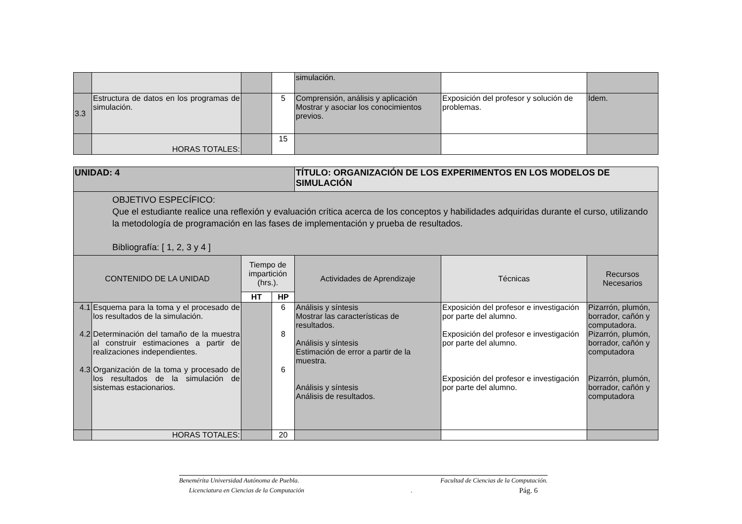| | | | | simulación. | | |
| 3.3 | Estructura de datos en los programas de simulación. | | 5 | Comprensión, análisis y aplicación Mostrar y asociar los conocimientos previos. | Exposición del profesor y solución de problemas. | Ídem. |
| | HORAS TOTALES: | | 15 | | | |
| UNIDAD: 4 | | | | TÍTULO: ORGANIZACIÓN DE LOS EXPERIMENTOS EN LOS MODELOS DE SIMULACIÓN | | |
| OBJETIVO ESPECÍFICO: Que el estudiante realice una reflexión y evaluación crítica acerca de los conceptos y habilidades adquiridas durante el curso, utilizando la metodología de programación en las fases de implementación y prueba de resultados. Bibliografía: [ 1, 2, 3 y 4 ] | | | | | | |
| CONTENIDO DE LA UNIDAD | | Tiempo de impartición (hrs.). | | Actividades de Aprendizaje | Técnicas | Recursos Necesarios |
| | | HT | HP | | | |
| 4.1 4.2 4.3 | Esquema para la toma y el procesado de los resultados de la simulación. Determinación del tamaño de la muestra al construir estimaciones a partir de realizaciones independientes. Organización de la toma y procesado de los resultados de la simulación de sistemas estacionarios. | | 6 8 6 | Análisis y síntesis Mostrar las características de resultados. Análisis y síntesis Estimación de error a partir de la muestra. Análisis y síntesis Análisis de resultados. | Exposición del profesor e investigación por parte del alumno. Exposición del profesor e investigación por parte del alumno. Exposición del profesor e investigación por parte del alumno. | Pizarrón, plumón, borrador, cañón y computadora. Pizarrón, plumón, borrador, cañón y computadora Pizarrón, plumón, borrador, cañón y computadora |
| | HORAS TOTALES: | | 20 | | | |
Benemérita Universidad Autónoma de Puebla. Facultad de Ciencias de la Computación.
Licenciatura en Ciencias de la Computación. Pág. 6